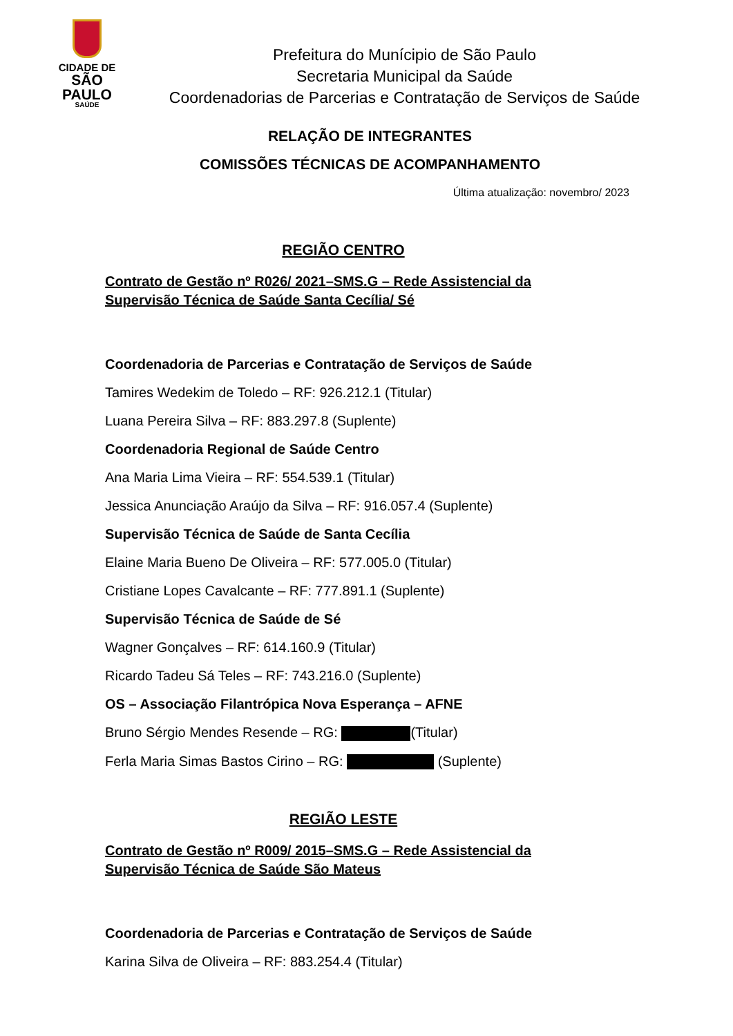CIDADE DE
SÃO PAULO
SAÚDE
Prefeitura do Munícipio de São Paulo
Secretaria Municipal da Saúde
Coordenadorias de Parcerias e Contratação de Serviços de Saúde
RELAÇÃO DE INTEGRANTES
COMISSÕES TÉCNICAS DE ACOMPANHAMENTO
Última atualização: novembro/ 2023
REGIÃO CENTRO
Contrato de Gestão nº R026/ 2021–SMS.G – Rede Assistencial da Supervisão Técnica de Saúde Santa Cecília/ Sé
Coordenadoria de Parcerias e Contratação de Serviços de Saúde
Tamires Wedekim de Toledo – RF: 926.212.1 (Titular)
Luana Pereira Silva – RF: 883.297.8 (Suplente)
Coordenadoria Regional de Saúde Centro
Ana Maria Lima Vieira – RF: 554.539.1 (Titular)
Jessica Anunciação Araújo da Silva – RF: 916.057.4 (Suplente)
Supervisão Técnica de Saúde de Santa Cecília
Elaine Maria Bueno De Oliveira – RF: 577.005.0 (Titular)
Cristiane Lopes Cavalcante – RF: 777.891.1 (Suplente)
Supervisão Técnica de Saúde de Sé
Wagner Gonçalves – RF: 614.160.9 (Titular)
Ricardo Tadeu Sá Teles – RF: 743.216.0 (Suplente)
OS – Associação Filantrópica Nova Esperança – AFNE
Bruno Sérgio Mendes Resende – RG: (Titular)
Ferla Maria Simas Bastos Cirino – RG: (Suplente)
REGIÃO LESTE
Contrato de Gestão nº R009/ 2015–SMS.G – Rede Assistencial da Supervisão Técnica de Saúde São Mateus
Coordenadoria de Parcerias e Contratação de Serviços de Saúde
Karina Silva de Oliveira – RF: 883.254.4 (Titular)